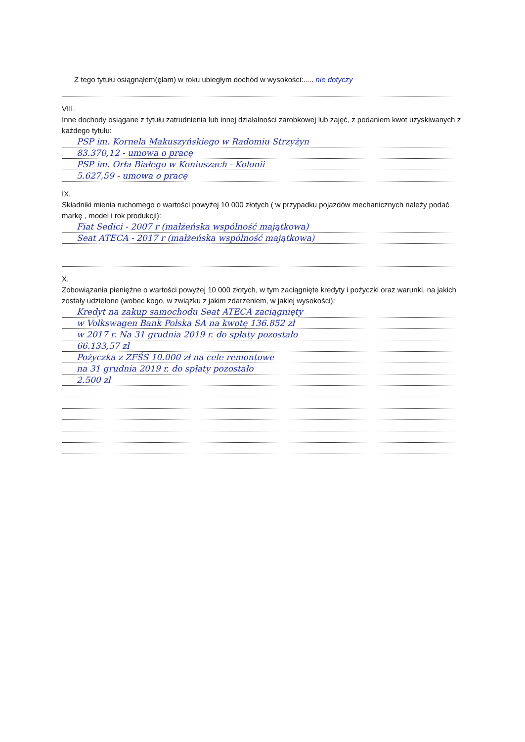Z tego tytułu osiągnąłem(ęłam) w roku ubiegłym dochód w wysokości:..... nie dotyczy
VIII.
Inne dochody osiągane z tytułu zatrudnienia lub innej działalności zarobkowej lub zajęć, z podaniem kwot uzyskiwanych z każdego tytułu:
PSP im. Kornela Makuszyńskiego w Radomiu Strzyżyn
83.370,12 - umowa o pracę
PSP im. Orła Białego w Koniuszach - Kolonii
5.627,59 - umowa o pracę
IX.
Składniki mienia ruchomego o wartości powyżej 10 000 złotych ( w przypadku pojazdów mechanicznych należy podać markę , model i rok produkcji):
Fiat Sedici - 2007 r (małżeńska wspólność majątkowa)
Seat ATECA - 2017 r (małżeńska wspólność majątkowa)
X.
Zobowiązania pieniężne o wartości powyżej 10 000 złotych, w tym zaciągnięte kredyty i pożyczki oraz warunki, na jakich zostały udzielone (wobec kogo, w związku z jakim zdarzeniem, w jakiej wysokości):
Kredyt na zakup samochodu Seat ATECA zaciągnięty
w Volkswagen Bank Polska SA na kwotę 136.852 zł
w 2017 r. Na 31 grudnia 2019 r. do spłaty pozostało
66.133,57 zł
Pożyczka z ZFŚS 10.000 zł na cele remontowe
na 31 grudnia 2019 r. do spłaty pozostało
2.500 zł